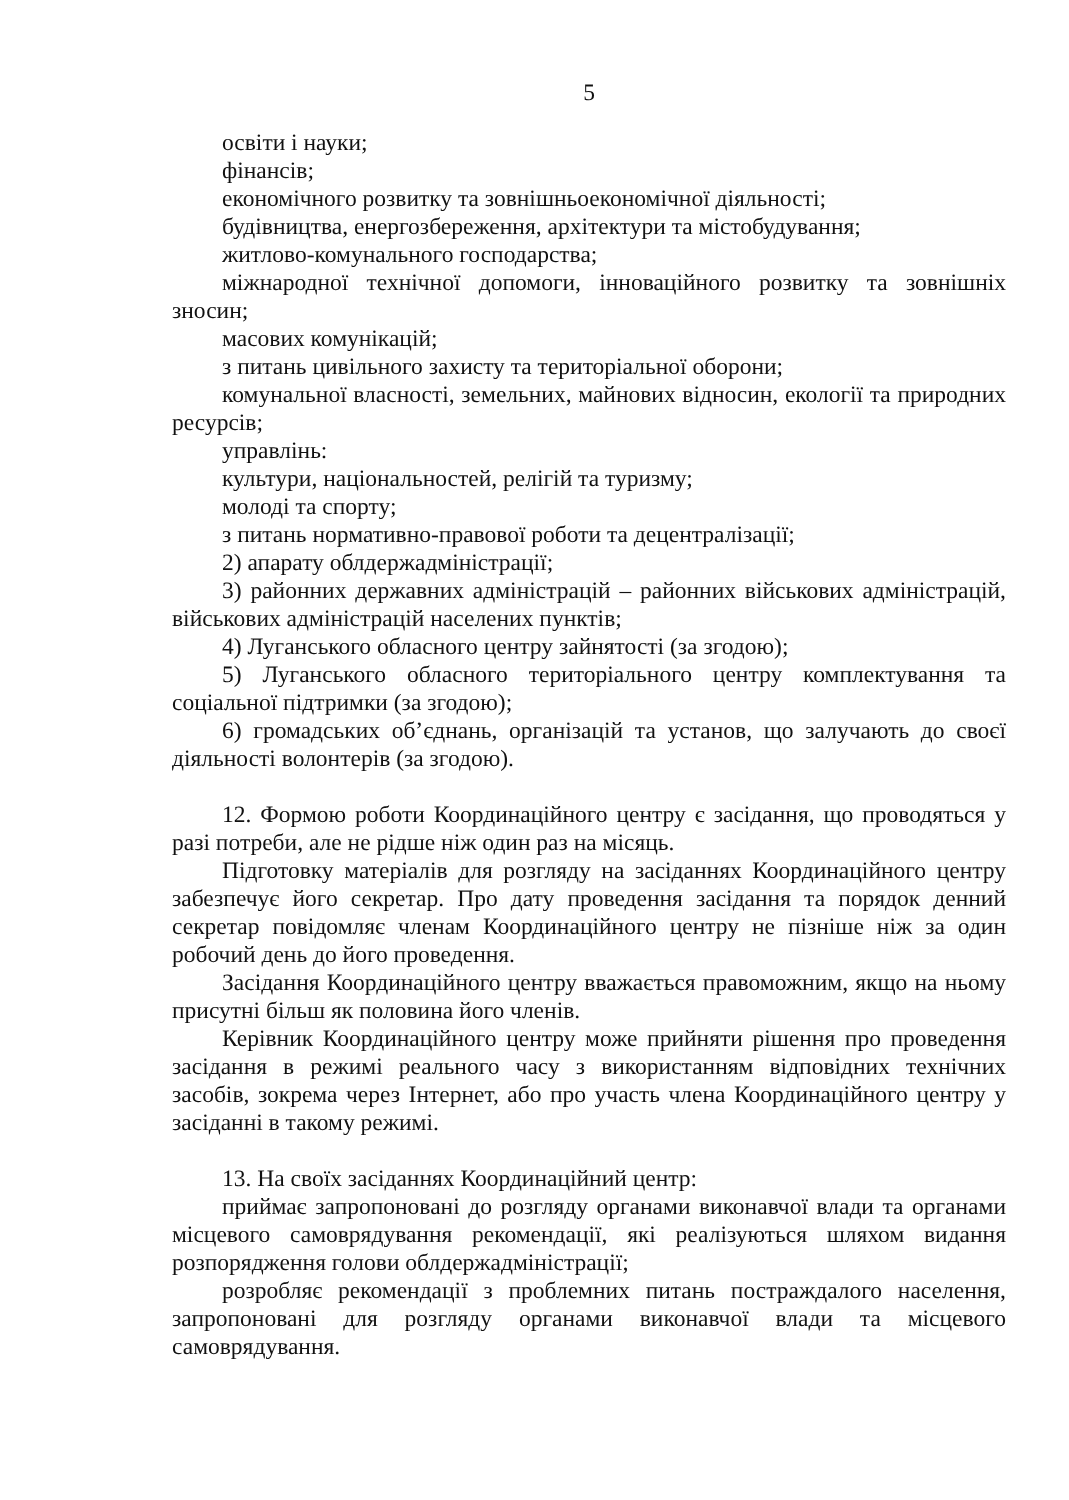5
освіти і науки;
фінансів;
економічного розвитку та зовнішньоекономічної діяльності;
будівництва, енергозбереження, архітектури та містобудування;
житлово-комунального господарства;
міжнародної технічної допомоги, інноваційного розвитку та зовнішніх зносин;
масових комунікацій;
з питань цивільного захисту та територіальної оборони;
комунальної власності, земельних, майнових відносин, екології та природних ресурсів;
управлінь:
культури, національностей, релігій та туризму;
молоді та спорту;
з питань нормативно-правової роботи та децентралізації;
2) апарату облдержадміністрації;
3) районних державних адміністрацій – районних військових адміністрацій, військових адміністрацій населених пунктів;
4) Луганського обласного центру зайнятості (за згодою);
5) Луганського обласного територіального центру комплектування та соціальної підтримки (за згодою);
6) громадських об’єднань, організацій та установ, що залучають до своєї діяльності волонтерів (за згодою).
12. Формою роботи Координаційного центру є засідання, що проводяться у разі потреби, але не рідше ніж один раз на місяць.
Підготовку матеріалів для розгляду на засіданнях Координаційного центру забезпечує його секретар. Про дату проведення засідання та порядок денний секретар повідомляє членам Координаційного центру не пізніше ніж за один робочий день до його проведення.
Засідання Координаційного центру вважається правоможним, якщо на ньому присутні більш як половина його членів.
Керівник Координаційного центру може прийняти рішення про проведення засідання в режимі реального часу з використанням відповідних технічних засобів, зокрема через Інтернет, або про участь члена Координаційного центру у засіданні в такому режимі.
13. На своїх засіданнях Координаційний центр:
приймає запропоновані до розгляду органами виконавчої влади та органами місцевого самоврядування рекомендації, які реалізуються шляхом видання розпорядження голови облдержадміністрації;
розробляє рекомендації з проблемних питань постраждалого населення, запропоновані для розгляду органами виконавчої влади та місцевого самоврядування.